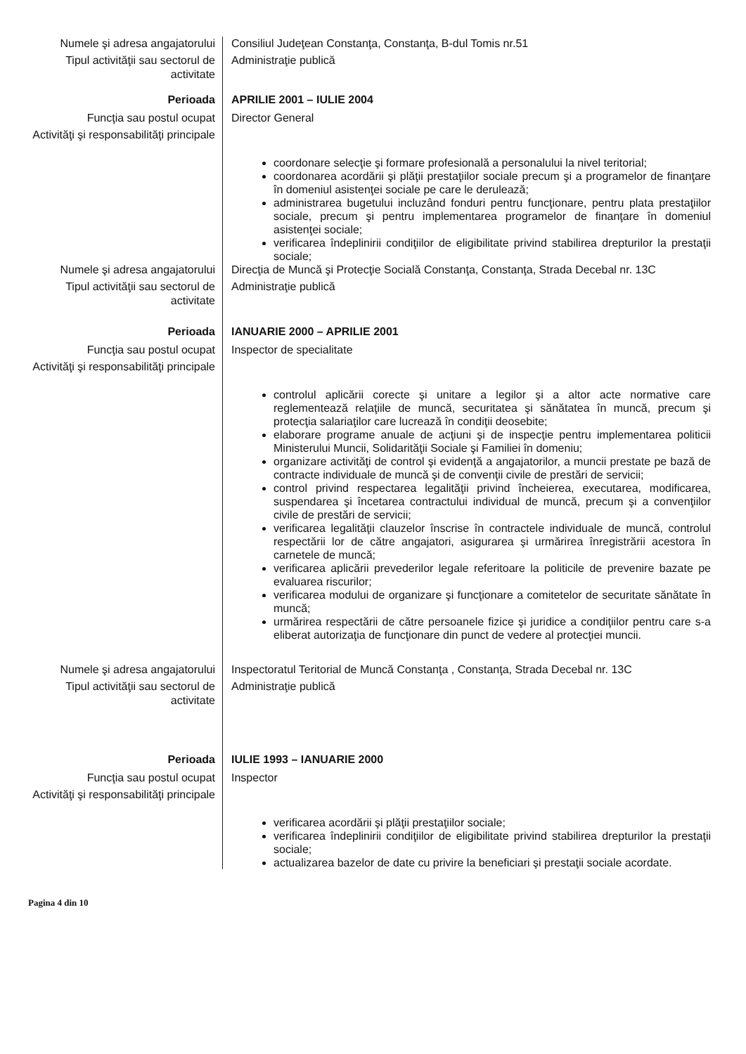Numele şi adresa angajatorului
Consiliul Judeţean Constanţa, Constanţa, B-dul Tomis nr.51
Tipul activităţii sau sectorul de activitate
Administraţie publică
Perioada APRILIE 2001 – IULIE 2004
Funcţia sau postul ocupat Director General
Activităţi şi responsabilităţi principale
coordonare selecţie şi formare profesională a personalului la nivel teritorial;
coordonarea acordării şi plăţii prestaţiilor sociale precum şi a programelor de finanţare în domeniul asistenţei sociale pe care le derulează;
administrarea bugetului incluzând fonduri pentru funcţionare, pentru plata prestaţiilor sociale, precum şi pentru implementarea programelor de finanţare în domeniul asistenţei sociale;
verificarea îndeplinirii condiţiilor de eligibilitate privind stabilirea drepturilor la prestaţii sociale;
Numele şi adresa angajatorului
Direcţia de Muncă şi Protecţie Socială Constanţa, Constanţa, Strada Decebal nr. 13C
Tipul activităţii sau sectorul de activitate
Administraţie publică
Perioada IANUARIE 2000 – APRILIE 2001
Funcţia sau postul ocupat Inspector de specialitate
Activităţi şi responsabilităţi principale
controlul aplicării corecte şi unitare a legilor şi a altor acte normative care reglementează relaţiile de muncă, securitatea şi sănătatea în muncă, precum şi protecţia salariaţilor care lucrează în condiţii deosebite;
elaborare programe anuale de acţiuni şi de inspecţie pentru implementarea politicii Ministerului Muncii, Solidarităţii Sociale şi Familiei în domeniu;
organizare activităţi de control şi evidenţă a angajatorilor, a muncii prestate pe bază de contracte individuale de muncă şi de convenţii civile de prestări de servicii;
control privind respectarea legalităţii privind încheierea, executarea, modificarea, suspendarea şi încetarea contractului individual de muncă, precum şi a convenţiilor civile de prestări de servicii;
verificarea legalităţii clauzelor înscrise în contractele individuale de muncă, controlul respectării lor de către angajatori, asigurarea şi urmărirea înregistrării acestora în carnetele de muncă;
verificarea aplicării prevederilor legale referitoare la politicile de prevenire bazate pe evaluarea riscurilor;
verificarea modului de organizare şi funcţionare a comitetelor de securitate sănătate în muncă;
urmărirea respectării de către persoanele fizice şi juridice a condiţiilor pentru care s-a eliberat autorizaţia de funcţionare din punct de vedere al protecţiei muncii.
Numele şi adresa angajatorului
Inspectoratul Teritorial de Muncă Constanţa , Constanţa, Strada Decebal nr. 13C
Tipul activităţii sau sectorul de activitate
Administraţie publică
Perioada IULIE 1993 – IANUARIE 2000
Funcţia sau postul ocupat Inspector
Activităţi şi responsabilităţi principale
verificarea acordării şi plăţii prestaţiilor sociale;
verificarea îndeplinirii condiţiilor de eligibilitate privind stabilirea drepturilor la prestaţii sociale;
actualizarea bazelor de date cu privire la beneficiari şi prestaţii sociale acordate.
Pagina 4 din 10